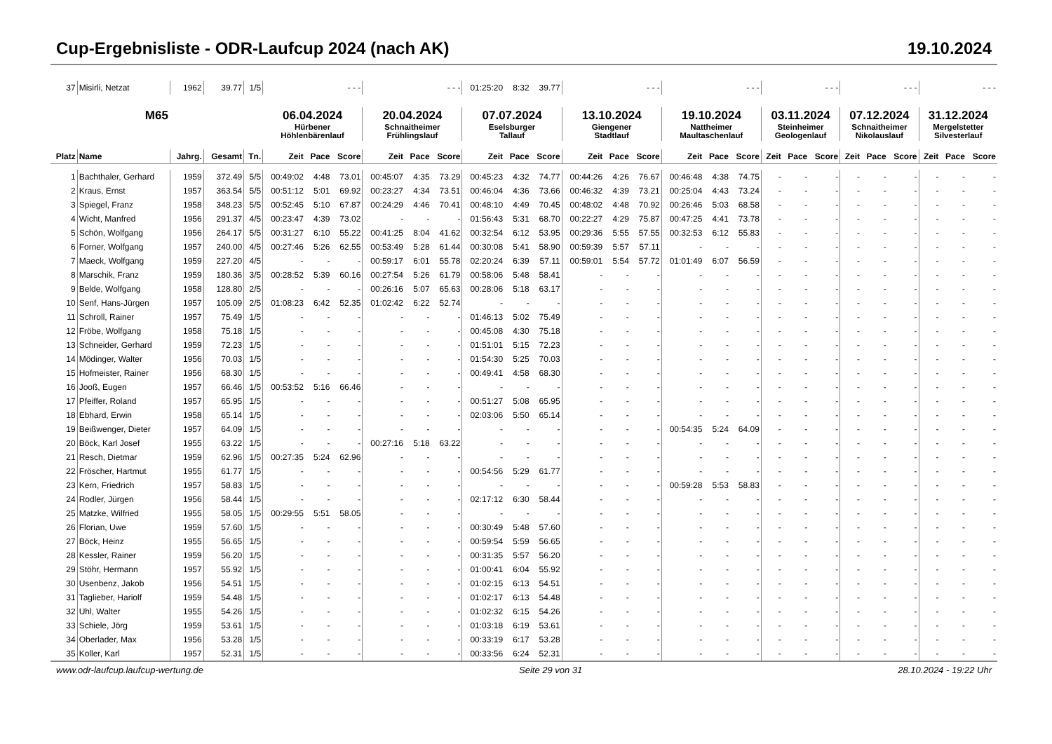Cup-Ergebnisliste - ODR-Laufcup 2024 (nach AK) 19.10.2024
| 37 | Misirli, Netzat | 1962 | 39.77 | 1/5 | - - - | | | - - - | | | 01:25:20 | 8:32 | 39.77 | - - - | | | - - - | | | - - - | | | - - - | | | - - - | | |
| M65 | | | | | 06.04.2024 Hürbener Höhlenbärenlauf | | | 20.04.2024 Schnaitheimer Frühlingslauf | | | 07.07.2024 Eselsburger Tallauf | | | 13.10.2024 Giengener Stadtlauf | | | 19.10.2024 Nattheimer Maultaschenlauf | | | 03.11.2024 Steinheimer Geologenlauf | | | 07.12.2024 Schnaitheimer Nikolauslauf | | | 31.12.2024 Mergelstetter Silvesterlauf | | |
| Platz | Name | Jahrg. | Gesamt | Tn. | Zeit | Pace | Score | Zeit | Pace | Score | Zeit | Pace | Score | Zeit | Pace | Score | Zeit | Pace | Score | Zeit | Pace | Score | Zeit | Pace | Score | Zeit | Pace | Score |
| 1 | Bachthaler, Gerhard | 1959 | 372.49 | 5/5 | 00:49:02 | 4:48 | 73.01 | 00:45:07 | 4:35 | 73.29 | 00:45:23 | 4:32 | 74.77 | 00:44:26 | 4:26 | 76.67 | 00:46:48 | 4:38 | 74.75 | - | - | - | - | - | - | - | - | - |
| 2 | Kraus, Ernst | 1957 | 363.54 | 5/5 | 00:51:12 | 5:01 | 69.92 | 00:23:27 | 4:34 | 73.51 | 00:46:04 | 4:36 | 73.66 | 00:46:32 | 4:39 | 73.21 | 00:25:04 | 4:43 | 73.24 | - | - | - | - | - | - | - | - | - |
| 3 | Spiegel, Franz | 1958 | 348.23 | 5/5 | 00:52:45 | 5:10 | 67.87 | 00:24:29 | 4:46 | 70.41 | 00:48:10 | 4:49 | 70.45 | 00:48:02 | 4:48 | 70.92 | 00:26:46 | 5:03 | 68.58 | - | - | - | - | - | - | - | - | - |
| 4 | Wicht, Manfred | 1956 | 291.37 | 4/5 | 00:23:47 | 4:39 | 73.02 | - | - | - | 01:56:43 | 5:31 | 68.70 | 00:22:27 | 4:29 | 75.87 | 00:47:25 | 4:41 | 73.78 | - | - | - | - | - | - | - | - | - |
| 5 | Schön, Wolfgang | 1956 | 264.17 | 5/5 | 00:31:27 | 6:10 | 55.22 | 00:41:25 | 8:04 | 41.62 | 00:32:54 | 6:12 | 53.95 | 00:29:36 | 5:55 | 57.55 | 00:32:53 | 6:12 | 55.83 | - | - | - | - | - | - | - | - | - |
| 6 | Forner, Wolfgang | 1957 | 240.00 | 4/5 | 00:27:46 | 5:26 | 62.55 | 00:53:49 | 5:28 | 61.44 | 00:30:08 | 5:41 | 58.90 | 00:59:39 | 5:57 | 57.11 | - | - | - | - | - | - | - | - | - | - | - | - |
| 7 | Maeck, Wolfgang | 1959 | 227.20 | 4/5 | - | - | - | 00:59:17 | 6:01 | 55.78 | 02:20:24 | 6:39 | 57.11 | 00:59:01 | 5:54 | 57.72 | 01:01:49 | 6:07 | 56.59 | - | - | - | - | - | - | - | - | - |
| 8 | Marschik, Franz | 1959 | 180.36 | 3/5 | 00:28:52 | 5:39 | 60.16 | 00:27:54 | 5:26 | 61.79 | 00:58:06 | 5:48 | 58.41 | - | - | - | - | - | - | - | - | - | - | - | - | - | - | - |
| 9 | Belde, Wolfgang | 1958 | 128.80 | 2/5 | - | - | - | 00:26:16 | 5:07 | 65.63 | 00:28:06 | 5:18 | 63.17 | - | - | - | - | - | - | - | - | - | - | - | - | - | - | - |
| 10 | Senf, Hans-Jürgen | 1957 | 105.09 | 2/5 | 01:08:23 | 6:42 | 52.35 | 01:02:42 | 6:22 | 52.74 | - | - | - | - | - | - | - | - | - | - | - | - | - | - | - | - | - | - |
| 11 | Schroll, Rainer | 1957 | 75.49 | 1/5 | - | - | - | - | - | - | 01:46:13 | 5:02 | 75.49 | - | - | - | - | - | - | - | - | - | - | - | - | - | - | - |
| 12 | Fröbe, Wolfgang | 1958 | 75.18 | 1/5 | - | - | - | - | - | - | 00:45:08 | 4:30 | 75.18 | - | - | - | - | - | - | - | - | - | - | - | - | - | - | - |
| 13 | Schneider, Gerhard | 1959 | 72.23 | 1/5 | - | - | - | - | - | - | 01:51:01 | 5:15 | 72.23 | - | - | - | - | - | - | - | - | - | - | - | - | - | - | - |
| 14 | Mödinger, Walter | 1956 | 70.03 | 1/5 | - | - | - | - | - | - | 01:54:30 | 5:25 | 70.03 | - | - | - | - | - | - | - | - | - | - | - | - | - | - | - |
| 15 | Hofmeister, Rainer | 1956 | 68.30 | 1/5 | - | - | - | - | - | - | 00:49:41 | 4:58 | 68.30 | - | - | - | - | - | - | - | - | - | - | - | - | - | - | - |
| 16 | Jooß, Eugen | 1957 | 66.46 | 1/5 | 00:53:52 | 5:16 | 66.46 | - | - | - | - | - | - | - | - | - | - | - | - | - | - | - | - | - | - | - | - | - |
| 17 | Pfeiffer, Roland | 1957 | 65.95 | 1/5 | - | - | - | - | - | - | 00:51:27 | 5:08 | 65.95 | - | - | - | - | - | - | - | - | - | - | - | - | - | - | - |
| 18 | Ebhard, Erwin | 1958 | 65.14 | 1/5 | - | - | - | - | - | - | 02:03:06 | 5:50 | 65.14 | - | - | - | - | - | - | - | - | - | - | - | - | - | - | - |
| 19 | Beißwenger, Dieter | 1957 | 64.09 | 1/5 | - | - | - | - | - | - | - | - | - | - | - | - | 00:54:35 | 5:24 | 64.09 | - | - | - | - | - | - | - | - | - |
| 20 | Böck, Karl Josef | 1955 | 63.22 | 1/5 | - | - | - | 00:27:16 | 5:18 | 63.22 | - | - | - | - | - | - | - | - | - | - | - | - | - | - | - | - | - | - |
| 21 | Resch, Dietmar | 1959 | 62.96 | 1/5 | 00:27:35 | 5:24 | 62.96 | - | - | - | - | - | - | - | - | - | - | - | - | - | - | - | - | - | - | - | - | - |
| 22 | Fröscher, Hartmut | 1955 | 61.77 | 1/5 | - | - | - | - | - | - | 00:54:56 | 5:29 | 61.77 | - | - | - | - | - | - | - | - | - | - | - | - | - | - | - |
| 23 | Kern, Friedrich | 1957 | 58.83 | 1/5 | - | - | - | - | - | - | - | - | - | - | - | - | 00:59:28 | 5:53 | 58.83 | - | - | - | - | - | - | - | - | - |
| 24 | Rodler, Jürgen | 1956 | 58.44 | 1/5 | - | - | - | - | - | - | 02:17:12 | 6:30 | 58.44 | - | - | - | - | - | - | - | - | - | - | - | - | - | - | - |
| 25 | Matzke, Wilfried | 1955 | 58.05 | 1/5 | 00:29:55 | 5:51 | 58.05 | - | - | - | - | - | - | - | - | - | - | - | - | - | - | - | - | - | - | - | - | - |
| 26 | Florian, Uwe | 1959 | 57.60 | 1/5 | - | - | - | - | - | - | 00:30:49 | 5:48 | 57.60 | - | - | - | - | - | - | - | - | - | - | - | - | - | - | - |
| 27 | Böck, Heinz | 1955 | 56.65 | 1/5 | - | - | - | - | - | - | 00:59:54 | 5:59 | 56.65 | - | - | - | - | - | - | - | - | - | - | - | - | - | - | - |
| 28 | Kessler, Rainer | 1959 | 56.20 | 1/5 | - | - | - | - | - | - | 00:31:35 | 5:57 | 56.20 | - | - | - | - | - | - | - | - | - | - | - | - | - | - | - |
| 29 | Stöhr, Hermann | 1957 | 55.92 | 1/5 | - | - | - | - | - | - | 01:00:41 | 6:04 | 55.92 | - | - | - | - | - | - | - | - | - | - | - | - | - | - | - |
| 30 | Usenbenz, Jakob | 1956 | 54.51 | 1/5 | - | - | - | - | - | - | 01:02:15 | 6:13 | 54.51 | - | - | - | - | - | - | - | - | - | - | - | - | - | - | - |
| 31 | Taglieber, Hariolf | 1959 | 54.48 | 1/5 | - | - | - | - | - | - | 01:02:17 | 6:13 | 54.48 | - | - | - | - | - | - | - | - | - | - | - | - | - | - | - |
| 32 | Uhl, Walter | 1955 | 54.26 | 1/5 | - | - | - | - | - | - | 01:02:32 | 6:15 | 54.26 | - | - | - | - | - | - | - | - | - | - | - | - | - | - | - |
| 33 | Schiele, Jörg | 1959 | 53.61 | 1/5 | - | - | - | - | - | - | 01:03:18 | 6:19 | 53.61 | - | - | - | - | - | - | - | - | - | - | - | - | - | - | - |
| 34 | Oberlader, Max | 1956 | 53.28 | 1/5 | - | - | - | - | - | - | 00:33:19 | 6:17 | 53.28 | - | - | - | - | - | - | - | - | - | - | - | - | - | - | - |
| 35 | Koller, Karl | 1957 | 52.31 | 1/5 | - | - | - | - | - | - | 00:33:56 | 6:24 | 52.31 | - | - | - | - | - | - | - | - | - | - | - | - | - | - | - |
www.odr-laufcup.laufcup-wertung.de Seite 29 von 31 28.10.2024 - 19:22 Uhr